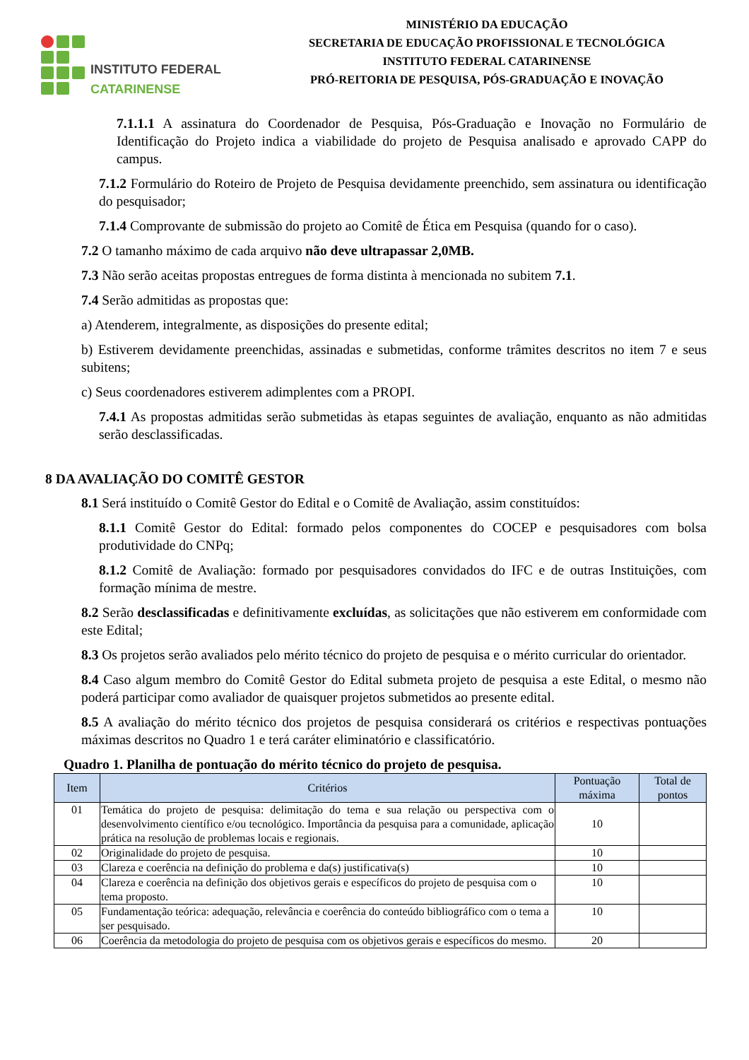INSTITUTO FEDERAL
CATARINENSE
MINISTÉRIO DA EDUCAÇÃO
SECRETARIA DE EDUCAÇÃO PROFISSIONAL E TECNOLÓGICA
INSTITUTO FEDERAL CATARINENSE
PRÓ-REITORIA DE PESQUISA, PÓS-GRADUAÇÃO E INOVAÇÃO
7.1.1.1 A assinatura do Coordenador de Pesquisa, Pós-Graduação e Inovação no Formulário de Identificação do Projeto indica a viabilidade do projeto de Pesquisa analisado e aprovado CAPP do campus.
7.1.2 Formulário do Roteiro de Projeto de Pesquisa devidamente preenchido, sem assinatura ou identificação do pesquisador;
7.1.4 Comprovante de submissão do projeto ao Comitê de Ética em Pesquisa (quando for o caso).
7.2 O tamanho máximo de cada arquivo não deve ultrapassar 2,0MB.
7.3 Não serão aceitas propostas entregues de forma distinta à mencionada no subitem 7.1.
7.4 Serão admitidas as propostas que:
a) Atenderem, integralmente, as disposições do presente edital;
b) Estiverem devidamente preenchidas, assinadas e submetidas, conforme trâmites descritos no item 7 e seus subitens;
c) Seus coordenadores estiverem adimplentes com a PROPI.
7.4.1 As propostas admitidas serão submetidas às etapas seguintes de avaliação, enquanto as não admitidas serão desclassificadas.
8 DA AVALIAÇÃO DO COMITÊ GESTOR
8.1 Será instituído o Comitê Gestor do Edital e o Comitê de Avaliação, assim constituídos:
8.1.1 Comitê Gestor do Edital: formado pelos componentes do COCEP e pesquisadores com bolsa produtividade do CNPq;
8.1.2 Comitê de Avaliação: formado por pesquisadores convidados do IFC e de outras Instituições, com formação mínima de mestre.
8.2 Serão desclassificadas e definitivamente excluídas, as solicitações que não estiverem em conformidade com este Edital;
8.3 Os projetos serão avaliados pelo mérito técnico do projeto de pesquisa e o mérito curricular do orientador.
8.4 Caso algum membro do Comitê Gestor do Edital submeta projeto de pesquisa a este Edital, o mesmo não poderá participar como avaliador de quaisquer projetos submetidos ao presente edital.
8.5 A avaliação do mérito técnico dos projetos de pesquisa considerará os critérios e respectivas pontuações máximas descritos no Quadro 1 e terá caráter eliminatório e classificatório.
Quadro 1. Planilha de pontuação do mérito técnico do projeto de pesquisa.
| Item | Critérios | Pontuação máxima | Total de pontos |
| --- | --- | --- | --- |
| 01 | Temática do projeto de pesquisa: delimitação do tema e sua relação ou perspectiva com o desenvolvimento científico e/ou tecnológico. Importância da pesquisa para a comunidade, aplicação prática na resolução de problemas locais e regionais. | 10 | |
| 02 | Originalidade do projeto de pesquisa. | 10 | |
| 03 | Clareza e coerência na definição do problema e da(s) justificativa(s) | 10 | |
| 04 | Clareza e coerência na definição dos objetivos gerais e específicos do projeto de pesquisa com o tema proposto. | 10 | |
| 05 | Fundamentação teórica: adequação, relevância e coerência do conteúdo bibliográfico com o tema a ser pesquisado. | 10 | |
| 06 | Coerência da metodologia do projeto de pesquisa com os objetivos gerais e específicos do mesmo. | 20 | |